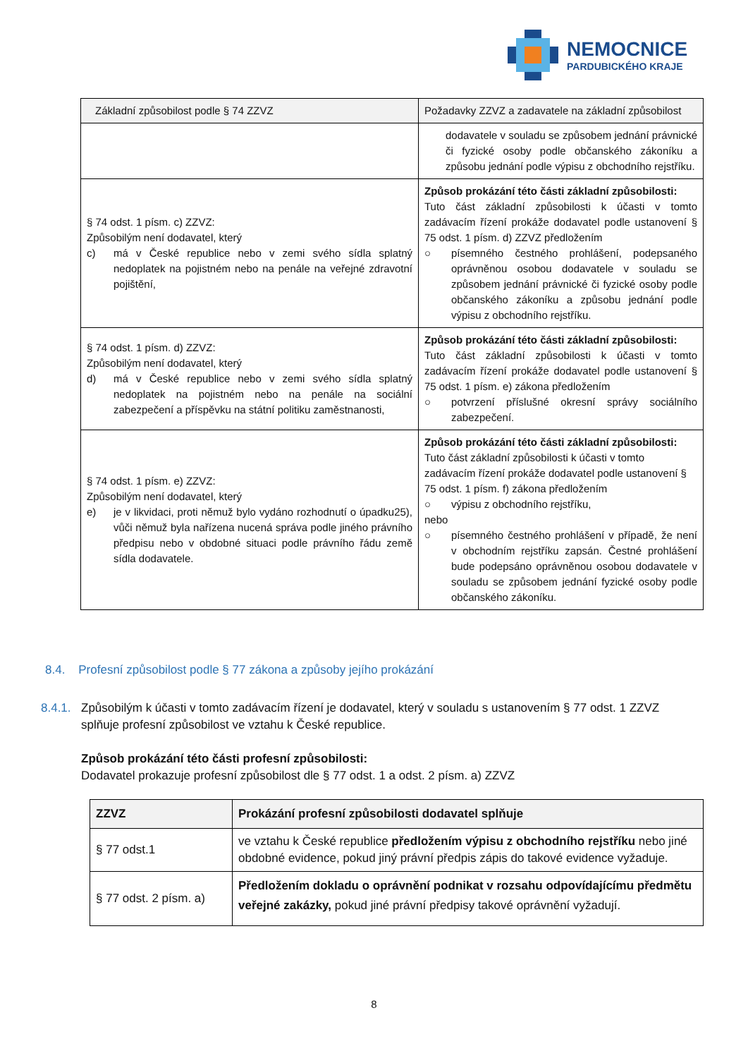NEMOCNICE
PARDUBICKÉHO KRAJE
| Základní způsobilost podle § 74 ZZVZ | Požadavky ZZVZ a zadavatele na základní způsobilost |
| --- | --- |
| | dodavatele v souladu se způsobem jednání právnické či fyzické osoby podle občanského zákoníku a způsobu jednání podle výpisu z obchodního rejstříku. |
| § 74 odst. 1 písm. c) ZZVZ: Způsobilým není dodavatel, který c) má v České republice nebo v zemi svého sídla splatný nedoplatek na pojistném nebo na penále na veřejné zdravotní pojištění, | Způsob prokázání této části základní způsobilosti: Tuto část základní způsobilosti k účasti v tomto zadávacím řízení prokáže dodavatel podle ustanovení § 75 odst. 1 písm. d) ZZVZ předložením ○ písemného čestného prohlášení, podepsaného oprávněnou osobou dodavatele v souladu se způsobem jednání právnické či fyzické osoby podle občanského zákoníku a způsobu jednání podle výpisu z obchodního rejstříku. |
| § 74 odst. 1 písm. d) ZZVZ: Způsobilým není dodavatel, který d) má v České republice nebo v zemi svého sídla splatný nedoplatek na pojistném nebo na penále na sociální zabezpečení a příspěvku na státní politiku zaměstnanosti, | Způsob prokázání této části základní způsobilosti: Tuto část základní způsobilosti k účasti v tomto zadávacím řízení prokáže dodavatel podle ustanovení § 75 odst. 1 písm. e) zákona předložením ○ potvrzení příslušné okresní správy sociálního zabezpečení. |
| § 74 odst. 1 písm. e) ZZVZ: Způsobilým není dodavatel, který e) je v likvidaci, proti němuž bylo vydáno rozhodnutí o úpadku25), vůči němuž byla nařízena nucená správa podle jiného právního předpisu nebo v obdobné situaci podle právního řádu země sídla dodavatele. | Způsob prokázání této části základní způsobilosti: Tuto část základní způsobilosti k účasti v tomto zadávacím řízení prokáže dodavatel podle ustanovení § 75 odst. 1 písm. f) zákona předložením ○ výpisu z obchodního rejstříku, nebo ○ písemného čestného prohlášení v případě, že není v obchodním rejstříku zapsán. Čestné prohlášení bude podepsáno oprávněnou osobou dodavatele v souladu se způsobem jednání fyzické osoby podle občanského zákoníku. |
8.4. Profesní způsobilost podle § 77 zákona a způsoby jejího prokázání
8.4.1. Způsobilým k účasti v tomto zadávacím řízení je dodavatel, který v souladu s ustanovením § 77 odst. 1 ZZVZ splňuje profesní způsobilost ve vztahu k České republice.
Způsob prokázání této části profesní způsobilosti:
Dodavatel prokazuje profesní způsobilost dle § 77 odst. 1 a odst. 2 písm. a) ZZVZ
| ZZVZ | Prokázání profesní způsobilosti dodavatel splňuje |
| --- | --- |
| § 77 odst.1 | ve vztahu k České republice předložením výpisu z obchodního rejstříku nebo jiné obdobné evidence, pokud jiný právní předpis zápis do takové evidence vyžaduje. |
| § 77 odst. 2 písm. a) | Předložením dokladu o oprávnění podnikat v rozsahu odpovídajícímu předmětu veřejné zakázky, pokud jiné právní předpisy takové oprávnění vyžadují. |
8